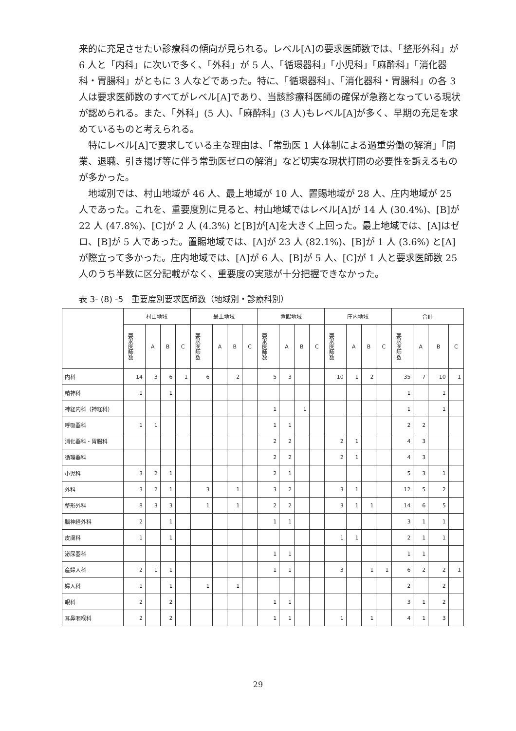来的に充足させたい診療科の傾向が見られる。レベル[A]の要求医師数では、「整形外科」が 6 人と「内科」に次いで多く、「外科」が 5 人、「循環器科」「小児科」「麻酔科」「消化器科・胃腸科」がともに 3 人などであった。特に、「循環器科」、「消化器科・胃腸科」の各 3 人は要求医師数のすべてがレベル[A]であり、当該診療科医師の確保が急務となっている現状が認められる。また、「外科」(5 人)、「麻酔科」(3 人)もレベル[A]が多く、早期の充足を求めているものと考えられる。
特にレベル[A]で要求している主な理由は、「常勤医 1 人体制による過重労働の解消」「開業、退職、引き揚げ等に伴う常勤医ゼロの解消」など切実な現状打開の必要性を訴えるものが多かった。
地域別では、村山地域が 46 人、最上地域が 10 人、置賜地域が 28 人、庄内地域が 25 人であった。これを、重要度別に見ると、村山地域ではレベル[A]が 14 人 (30.4%)、[B]が 22 人 (47.8%)、[C]が 2 人 (4.3%) と[B]が[A]を大きく上回った。最上地域では、[A]はゼロ、[B]が 5 人であった。置賜地域では、[A]が 23 人 (82.1%)、[B]が 1 人 (3.6%) と[A]が際立って多かった。庄内地域では、[A]が 6 人、[B]が 5 人、[C]が 1 人と要求医師数 25 人のうち半数に区分記載がなく、重要度の実態が十分把握できなかった。
表 3- (8) -5　重要度別要求医師数（地域別・診療科別）
| | 村山地域 | | | | 最上地域 | | | | 置賜地域 | | | | 庄内地域 | | | | 合計 | | | |
| --- | --- | --- | --- | --- | --- | --- | --- | --- | --- | --- | --- | --- | --- | --- | --- | --- | --- | --- | --- | --- |
| | 要求医師数 | A | B | C | 要求医師数 | A | B | C | 要求医師数 | A | B | C | 要求医師数 | A | B | C | 要求医師数 | A | B | C |
| 内科 | 14 | 3 | 6 | 1 | 6 | | 2 | | 5 | 3 | | | 10 | 1 | 2 | | 35 | 7 | 10 | 1 |
| 精神科 | 1 | | 1 | | | | | | | | | | | | | | 1 | | 1 | |
| 神経内科（神経科） | | | | | | | | | 1 | | 1 | | | | | | 1 | | 1 | |
| 呼吸器科 | 1 | 1 | | | | | | | 1 | 1 | | | | | | | 2 | 2 | | |
| 消化器科・胃腸科 | | | | | | | | | 2 | 2 | | | 2 | 1 | | | 4 | 3 | | |
| 循環器科 | | | | | | | | | 2 | 2 | | | 2 | 1 | | | 4 | 3 | | |
| 小児科 | 3 | 2 | 1 | | | | | | 2 | 1 | | | | | | | 5 | 3 | 1 | |
| 外科 | 3 | 2 | 1 | | 3 | | 1 | | 3 | 2 | | | 3 | 1 | | | 12 | 5 | 2 | |
| 整形外科 | 8 | 3 | 3 | | 1 | | 1 | | 2 | 2 | | | 3 | 1 | 1 | | 14 | 6 | 5 | |
| 脳神経外科 | 2 | | 1 | | | | | | 1 | 1 | | | | | | | 3 | 1 | 1 | |
| 皮膚科 | 1 | | 1 | | | | | | | | | | 1 | 1 | | | 2 | 1 | 1 | |
| 泌尿器科 | | | | | | | | | 1 | 1 | | | | | | | 1 | 1 | | |
| 産婦人科 | 2 | 1 | 1 | | | | | | 1 | 1 | | | 3 | | 1 | 1 | 6 | 2 | 2 | 1 |
| 婦人科 | 1 | | 1 | | 1 | | 1 | | | | | | | | | | 2 | | 2 | |
| 眼科 | 2 | | 2 | | | | | | 1 | 1 | | | | | | | 3 | 1 | 2 | |
| 耳鼻咽喉科 | 2 | | 2 | | | | | | 1 | 1 | | | 1 | | 1 | | 4 | 1 | 3 | |
29